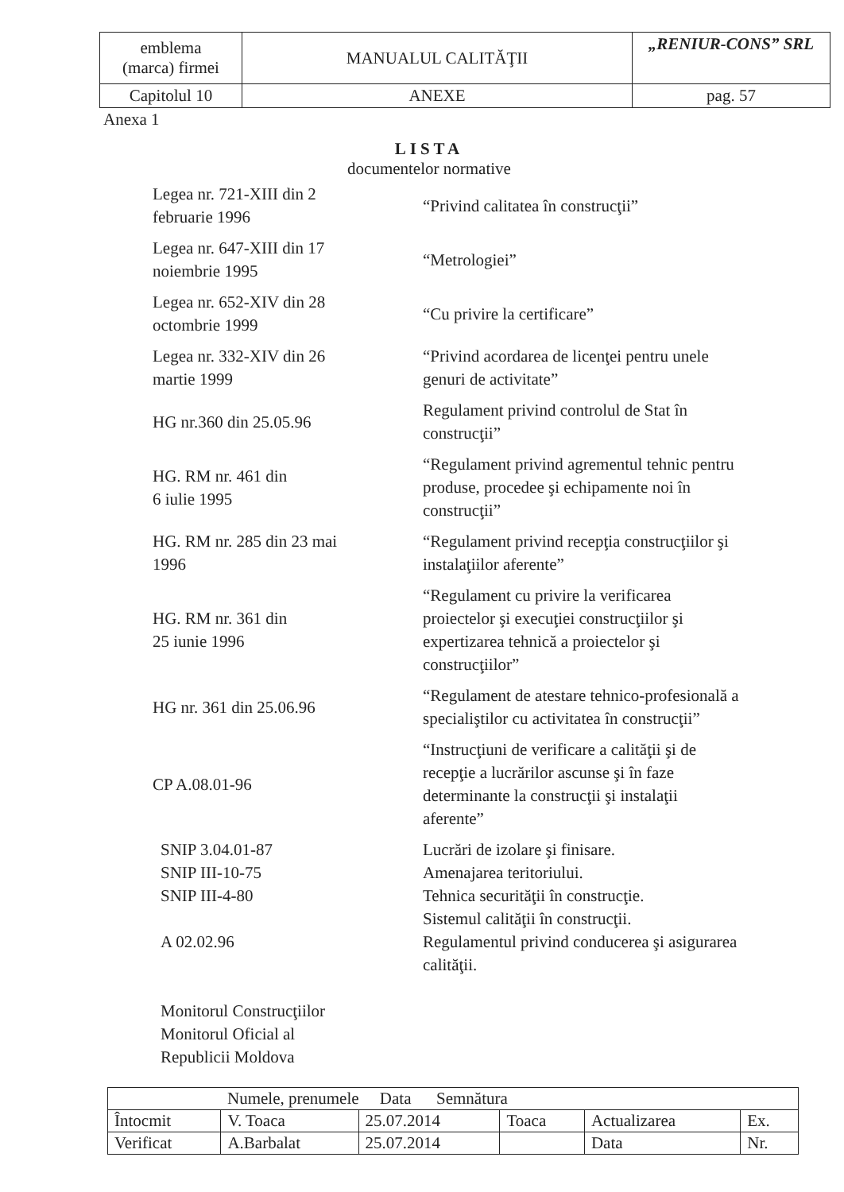| emblema (marca) firmei | MANUALUL CALITĂŢII | „RENIUR-CONS” SRL |
| Capitolul 10 | ANEXE | pag. 57 |
Anexa 1
LISTA
documentelor normative
| Legea nr. 721-XIII din 2 februarie 1996 | “Privind calitatea în construcţii” |
| Legea nr. 647-XIII din 17 noiembrie 1995 | “Metrologiei” |
| Legea nr. 652-XIV din 28 octombrie 1999 | “Cu privire la certificare” |
| Legea nr. 332-XIV din 26 martie 1999 | “Privind acordarea de licenţei pentru unele genuri de activitate” |
| HG nr.360 din 25.05.96 | Regulament privind controlul de Stat în construcţii” |
| HG. RM nr. 461 din 6 iulie 1995 | “Regulament privind agrementul tehnic pentru produse, procedee şi echipamente noi în construcţii” |
| HG. RM nr. 285 din 23 mai 1996 | “Regulament privind recepţia construcţiilor şi instalaţiilor aferente” |
| HG. RM nr. 361 din 25 iunie 1996 | “Regulament cu privire la verificarea proiectelor şi execuţiei construcţiilor şi expertizarea tehnică a proiectelor şi construcţiilor” |
| HG nr. 361 din 25.06.96 | “Regulament de atestare tehnico-profesională a specialiştilor cu activitatea în construcţii” |
| CP A.08.01-96 | “Instrucţiuni de verificare a calităţii şi de recepţie a lucrărilor ascunse şi în faze determinante la construcţii şi instalaţii aferente” |
| SNIP 3.04.01-87 SNIP III-10-75 SNIP III-4-80 A 02.02.96 Monitorul Construcţiilor Monitorul Oficial al Republicii Moldova | Lucrări de izolare şi finisare. Amenajarea teritoriului. Tehnica securităţii în construcţie. Sistemul calităţii în construcţii. Regulamentul privind conducerea şi asigurarea calităţii. |
| Numele, prenumele Data Semnătura | | | | | |
| Întocmit | V. Toaca | 25.07.2014 | Toaca | Actualizarea | Ex. |
| Verificat | A.Barbalat | 25.07.2014 | | Data | Nr. |